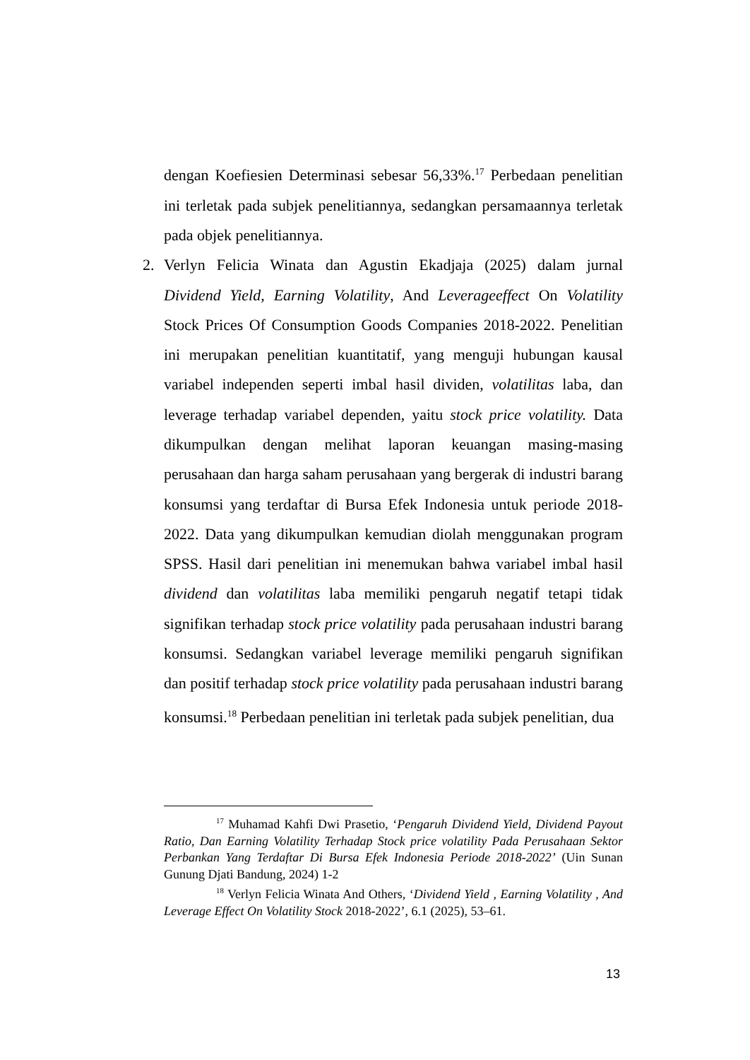dengan Koefiesien Determinasi sebesar 56,33%.<sup>17</sup> Perbedaan penelitian ini terletak pada subjek penelitiannya, sedangkan persamaannya terletak pada objek penelitiannya.
2. Verlyn Felicia Winata dan Agustin Ekadjaja (2025) dalam jurnal Dividend Yield, Earning Volatility, And Leverageeffect On Volatility Stock Prices Of Consumption Goods Companies 2018-2022. Penelitian ini merupakan penelitian kuantitatif, yang menguji hubungan kausal variabel independen seperti imbal hasil dividen, volatilitas laba, dan leverage terhadap variabel dependen, yaitu stock price volatility. Data dikumpulkan dengan melihat laporan keuangan masing-masing perusahaan dan harga saham perusahaan yang bergerak di industri barang konsumsi yang terdaftar di Bursa Efek Indonesia untuk periode 2018-2022. Data yang dikumpulkan kemudian diolah menggunakan program SPSS. Hasil dari penelitian ini menemukan bahwa variabel imbal hasil dividend dan volatilitas laba memiliki pengaruh negatif tetapi tidak signifikan terhadap stock price volatility pada perusahaan industri barang konsumsi. Sedangkan variabel leverage memiliki pengaruh signifikan dan positif terhadap stock price volatility pada perusahaan industri barang konsumsi.<sup>18</sup> Perbedaan penelitian ini terletak pada subjek penelitian, dua
<sup>17</sup> Muhamad Kahfi Dwi Prasetio, ‘Pengaruh Dividend Yield, Dividend Payout Ratio, Dan Earning Volatility Terhadap Stock price volatility Pada Perusahaan Sektor Perbankan Yang Terdaftar Di Bursa Efek Indonesia Periode 2018-2022’ (Uin Sunan Gunung Djati Bandung, 2024) 1-2
<sup>18</sup> Verlyn Felicia Winata And Others, ‘Dividend Yield , Earning Volatility , And Leverage Effect On Volatility Stock 2018-2022’, 6.1 (2025), 53–61.
13